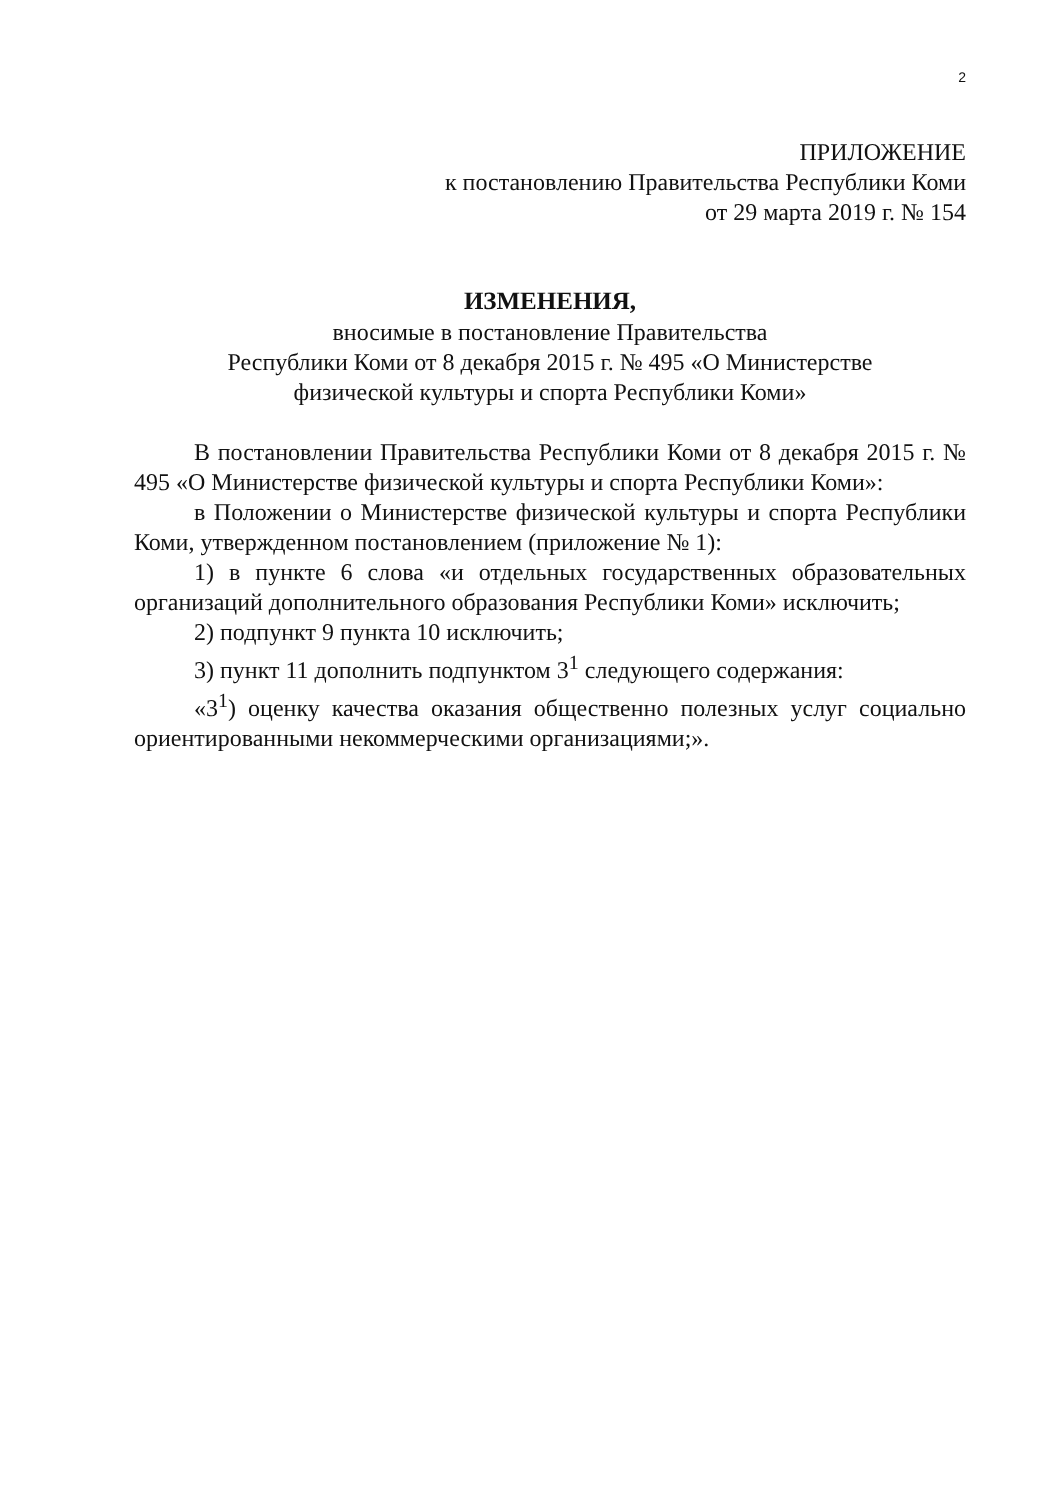2
ПРИЛОЖЕНИЕ
к постановлению Правительства Республики Коми
от 29 марта 2019 г. № 154
ИЗМЕНЕНИЯ,
вносимые в постановление Правительства
Республики Коми от 8 декабря 2015 г. № 495 «О Министерстве
физической культуры и спорта Республики Коми»
В постановлении Правительства Республики Коми от 8 декабря 2015 г. № 495 «О Министерстве физической культуры и спорта Республики Коми»:
в Положении о Министерстве физической культуры и спорта Республики Коми, утвержденном постановлением (приложение № 1):
1) в пункте 6 слова «и отдельных государственных образовательных организаций дополнительного образования Республики Коми» исключить;
2) подпункт 9 пункта 10 исключить;
3) пункт 11 дополнить подпунктом 3<sup>1</sup> следующего содержания:
«3<sup>1</sup>) оценку качества оказания общественно полезных услуг социально ориентированными некоммерческими организациями;».